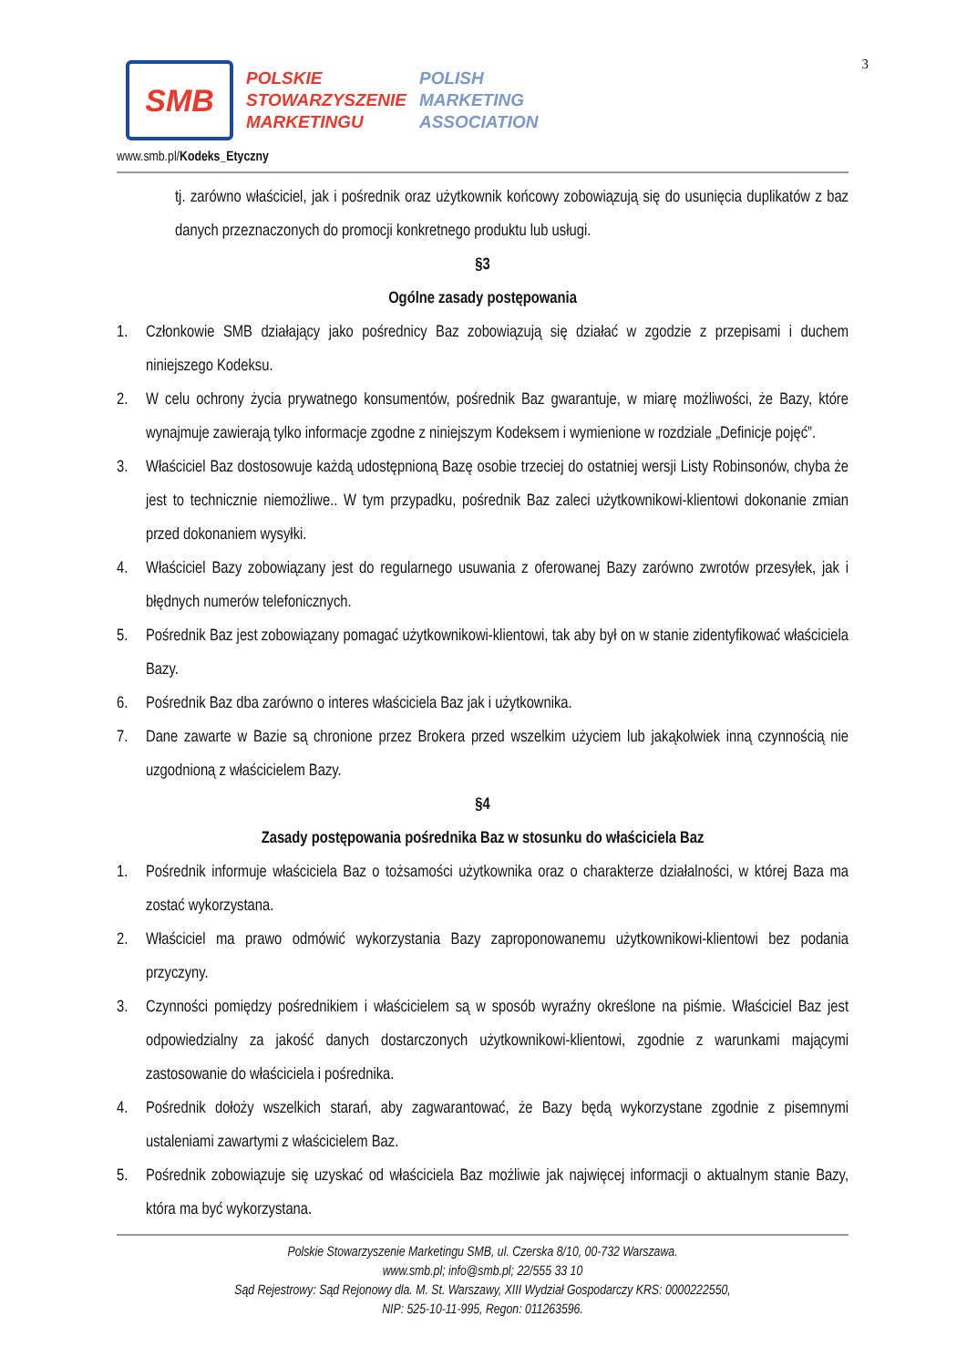3
SMB
POLSKIE
STOWARZYSZENIE
MARKETINGU
POLISH
MARKETING
ASSOCIATION
www.smb.pl/Kodeks_Etyczny
tj. zarówno właściciel, jak i pośrednik oraz użytkownik końcowy zobowiązują się do usunięcia duplikatów z baz danych przeznaczonych do promocji konkretnego produktu lub usługi.
§3
Ogólne zasady postępowania
1. Członkowie SMB działający jako pośrednicy Baz zobowiązują się działać w zgodzie z przepisami i duchem niniejszego Kodeksu.
2. W celu ochrony życia prywatnego konsumentów, pośrednik Baz gwarantuje, w miarę możliwości, że Bazy, które wynajmuje zawierają tylko informacje zgodne z niniejszym Kodeksem i wymienione w rozdziale „Definicje pojęć”.
3. Właściciel Baz dostosowuje każdą udostępnioną Bazę osobie trzeciej do ostatniej wersji Listy Robinsonów, chyba że jest to technicznie niemożliwe.. W tym przypadku, pośrednik Baz zaleci użytkownikowi-klientowi dokonanie zmian przed dokonaniem wysyłki.
4. Właściciel Bazy zobowiązany jest do regularnego usuwania z oferowanej Bazy zarówno zwrotów przesyłek, jak i błędnych numerów telefonicznych.
5. Pośrednik Baz jest zobowiązany pomagać użytkownikowi-klientowi, tak aby był on w stanie zidentyfikować właściciela Bazy.
6. Pośrednik Baz dba zarówno o interes właściciela Baz jak i użytkownika.
7. Dane zawarte w Bazie są chronione przez Brokera przed wszelkim użyciem lub jakąkolwiek inną czynnością nie uzgodnioną z właścicielem Bazy.
§4
Zasady postępowania pośrednika Baz w stosunku do właściciela Baz
1. Pośrednik informuje właściciela Baz o tożsamości użytkownika oraz o charakterze działalności, w której Baza ma zostać wykorzystana.
2. Właściciel ma prawo odmówić wykorzystania Bazy zaproponowanemu użytkownikowi-klientowi bez podania przyczyny.
3. Czynności pomiędzy pośrednikiem i właścicielem są w sposób wyraźny określone na piśmie. Właściciel Baz jest odpowiedzialny za jakość danych dostarczonych użytkownikowi-klientowi, zgodnie z warunkami mającymi zastosowanie do właściciela i pośrednika.
4. Pośrednik dołoży wszelkich starań, aby zagwarantować, że Bazy będą wykorzystane zgodnie z pisemnymi ustaleniami zawartymi z właścicielem Baz.
5. Pośrednik zobowiązuje się uzyskać od właściciela Baz możliwie jak najwięcej informacji o aktualnym stanie Bazy, która ma być wykorzystana.
Polskie Stowarzyszenie Marketingu SMB, ul. Czerska 8/10, 00-732 Warszawa.
www.smb.pl; info@smb.pl; 22/555 33 10
Sąd Rejestrowy: Sąd Rejonowy dla. M. St. Warszawy, XIII Wydział Gospodarczy KRS: 0000222550,
NIP: 525-10-11-995, Regon: 011263596.